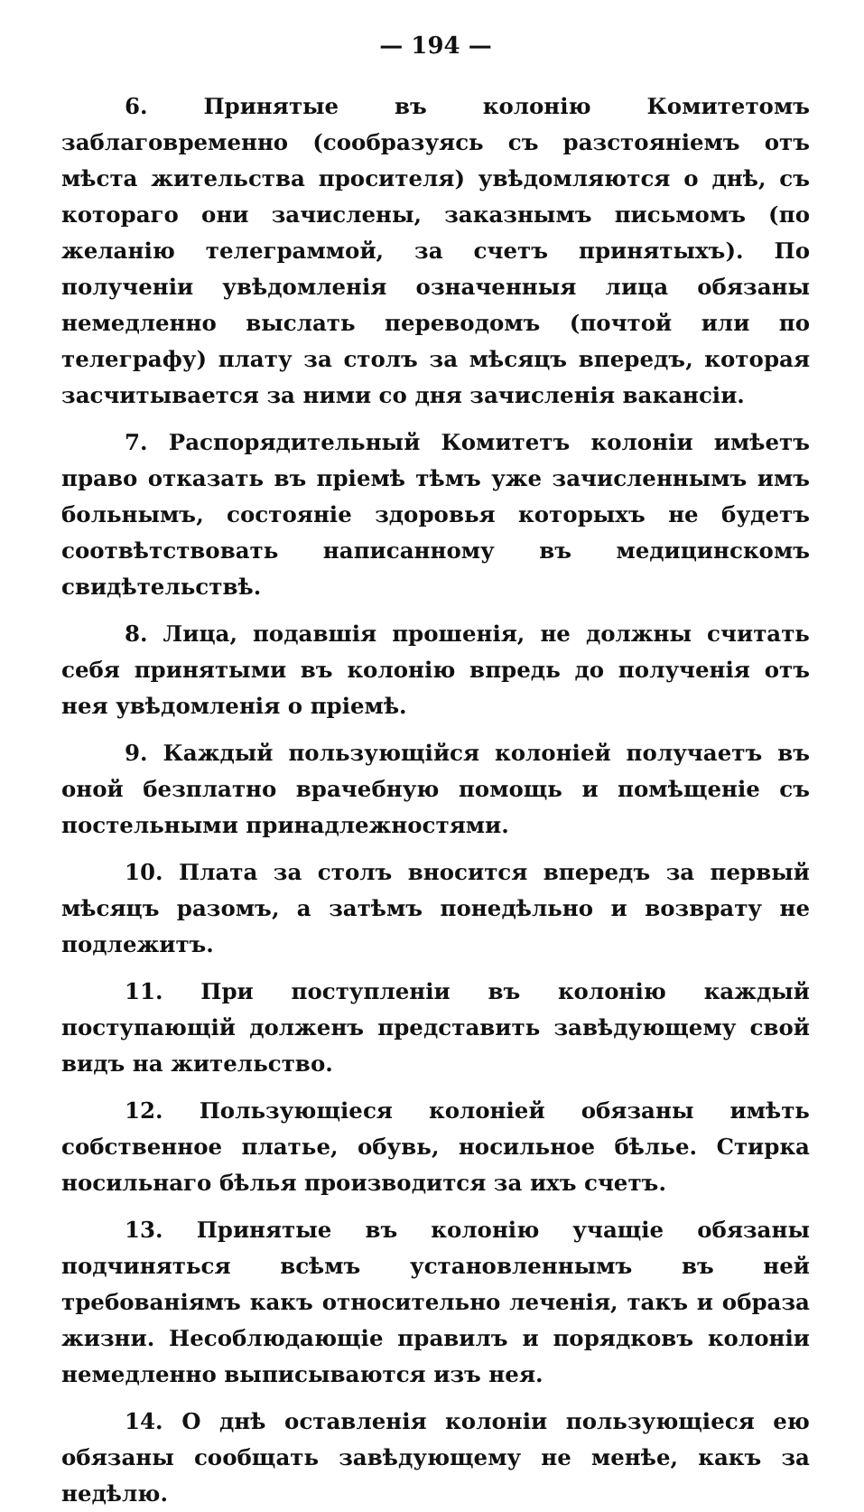— 194 —
6. Принятые въ колонію Комитетомъ заблаговременно (сообразуясь съ разстояніемъ отъ мѣста жительства просителя) увѣдомляются о днѣ, съ котораго они зачислены, заказнымъ письмомъ (по желанію телеграммой, за счетъ принятыхъ). По полученіи увѣдомленія означенныя лица обязаны немедленно выслать переводомъ (почтой или по телеграфу) плату за столъ за мѣсяцъ впередъ, которая засчитывается за ними со дня зачисленія вакансіи.
7. Распорядительный Комитетъ колоніи имѣетъ право отказать въ пріемѣ тѣмъ уже зачисленнымъ имъ больнымъ, состояніе здоровья которыхъ не будетъ соотвѣтствовать написанному въ медицинскомъ свидѣтельствѣ.
8. Лица, подавшія прошенія, не должны считать себя принятыми въ колонію впредь до полученія отъ нея увѣдомленія о пріемѣ.
9. Каждый пользующійся колоніей получаетъ въ оной безплатно врачебную помощь и помѣщеніе съ постельными принадлежностями.
10. Плата за столъ вносится впередъ за первый мѣсяцъ разомъ, а затѣмъ понедѣльно и возврату не подлежитъ.
11. При поступленіи въ колонію каждый поступающій долженъ представить завѣдующему свой видъ на жительство.
12. Пользующіеся колоніей обязаны имѣть собственное платье, обувь, носильное бѣлье. Стирка носильнаго бѣлья производится за ихъ счетъ.
13. Принятые въ колонію учащіе обязаны подчиняться всѣмъ установленнымъ въ ней требованіямъ какъ относительно леченія, такъ и образа жизни. Несоблюдающіе правилъ и порядковъ колоніи немедленно выписываются изъ нея.
14. О днѣ оставленія колоніи пользующіеся ею обязаны сообщать завѣдующему не менѣе, какъ за недѣлю.